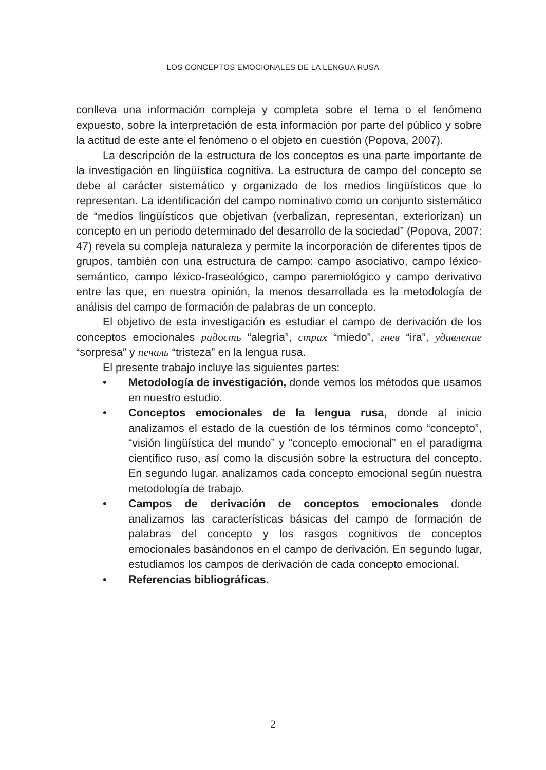LOS CONCEPTOS EMOCIONALES DE LA LENGUA RUSA
conlleva una información compleja y completa sobre el tema o el fenómeno expuesto, sobre la interpretación de esta información por parte del público y sobre la actitud de este ante el fenómeno o el objeto en cuestión (Popova, 2007).
La descripción de la estructura de los conceptos es una parte importante de la investigación en lingüística cognitiva. La estructura de campo del concepto se debe al carácter sistemático y organizado de los medios lingüísticos que lo representan. La identificación del campo nominativo como un conjunto sistemático de “medios lingüísticos que objetivan (verbalizan, representan, exteriorizan) un concepto en un periodo determinado del desarrollo de la sociedad” (Popova, 2007: 47) revela su compleja naturaleza y permite la incorporación de diferentes tipos de grupos, también con una estructura de campo: campo asociativo, campo léxico-semántico, campo léxico-fraseológico, campo paremiológico y campo derivativo entre las que, en nuestra opinión, la menos desarrollada es la metodología de análisis del campo de formación de palabras de un concepto.
El objetivo de esta investigación es estudiar el campo de derivación de los conceptos emocionales радость “alegría”, страх “miedo”, гнев “ira”, удивление “sorpresa” y печаль “tristeza” en la lengua rusa.
El presente trabajo incluye las siguientes partes:
• Metodología de investigación, donde vemos los métodos que usamos en nuestro estudio.
• Conceptos emocionales de la lengua rusa, donde al inicio analizamos el estado de la cuestión de los términos como “concepto”, “visión lingüística del mundo” y “concepto emocional” en el paradigma científico ruso, así como la discusión sobre la estructura del concepto. En segundo lugar, analizamos cada concepto emocional según nuestra metodología de trabajo.
• Campos de derivación de conceptos emocionales donde analizamos las características básicas del campo de formación de palabras del concepto y los rasgos cognitivos de conceptos emocionales basándonos en el campo de derivación. En segundo lugar, estudiamos los campos de derivación de cada concepto emocional.
• Referencias bibliográficas.
2